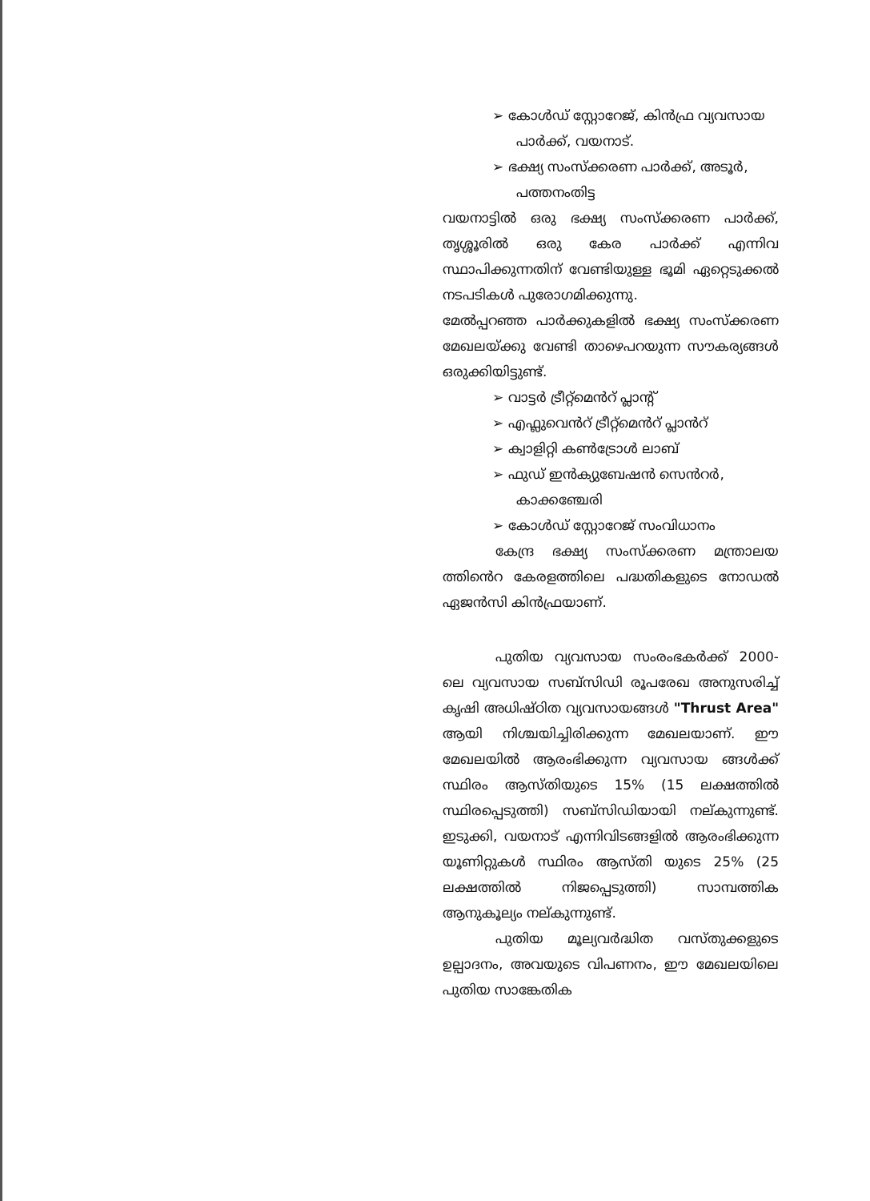➢ കോൾഡ് സ്റ്റോറേജ്, കിൻഫ്ര വ്യവസായ പാർക്ക്, വയനാട്.
➢ ഭക്ഷ്യ സംസ്ക്കരണ പാർക്ക്, അടൂർ, പത്തനംതിട്ട
വയനാട്ടിൽ ഒരു ഭക്ഷ്യ സംസ്ക്കരണ പാർക്ക്, തൃശ്ശൂരിൽ ഒരു കേര പാർക്ക് എന്നിവ സ്ഥാപിക്കുന്നതിന് വേണ്ടിയുള്ള ഭൂമി ഏറ്റെടുക്കൽ നടപടികൾ പുരോഗമിക്കുന്നു.
മേൽപ്പറഞ്ഞ പാർക്കുകളിൽ ഭക്ഷ്യ സംസ്ക്കരണ മേഖലയ്ക്കു വേണ്ടി താഴെപറയുന്ന സൗകര്യങ്ങൾ ഒരുക്കിയിട്ടുണ്ട്.
➢ വാട്ടർ ട്രീറ്റ്മെൻറ് പ്ലാന്റ്
➢ എഫ്ലുവെൻറ് ട്രീറ്റ്മെൻറ് പ്ലാൻറ്
➢ ക്വാളിറ്റി കൺട്രോൾ ലാബ്
➢ ഫുഡ് ഇൻക്യുബേഷൻ സെൻറർ, കാക്കഞ്ചേരി
➢ കോൾഡ് സ്റ്റോറേജ് സംവിധാനം
കേന്ദ്ര ഭക്ഷ്യ സംസ്ക്കരണ മന്ത്രാലയ ത്തിൻെറ കേരളത്തിലെ പദ്ധതികളുടെ നോഡൽ ഏജൻസി കിൻഫ്രയാണ്.
പുതിയ വ്യവസായ സംരംഭകർക്ക് 2000-ലെ വ്യവസായ സബ്സിഡി രൂപരേഖ അനുസരിച്ച് കൃഷി അധിഷ്ഠിത വ്യവസായങ്ങൾ "Thrust Area" ആയി നിശ്ചയിച്ചിരിക്കുന്ന മേഖലയാണ്. ഈ മേഖലയിൽ ആരംഭിക്കുന്ന വ്യവസായ ങ്ങൾക്ക് സ്ഥിരം ആസ്തിയുടെ 15% (15 ലക്ഷത്തിൽ സ്ഥിരപ്പെടുത്തി) സബ്സിഡിയായി നല്കുന്നുണ്ട്. ഇടുക്കി, വയനാട് എന്നിവിടങ്ങളിൽ ആരംഭിക്കുന്ന യൂണിറ്റുകൾ സ്ഥിരം ആസ്തി യുടെ 25% (25 ലക്ഷത്തിൽ നിജപ്പെടുത്തി) സാമ്പത്തിക ആനുകൂല്യം നല്കുന്നുണ്ട്.
പുതിയ മൂല്യവർദ്ധിത വസ്തുക്കളുടെ ഉല്പാദനം, അവയുടെ വിപണനം, ഈ മേഖലയിലെ പുതിയ സാങ്കേതിക